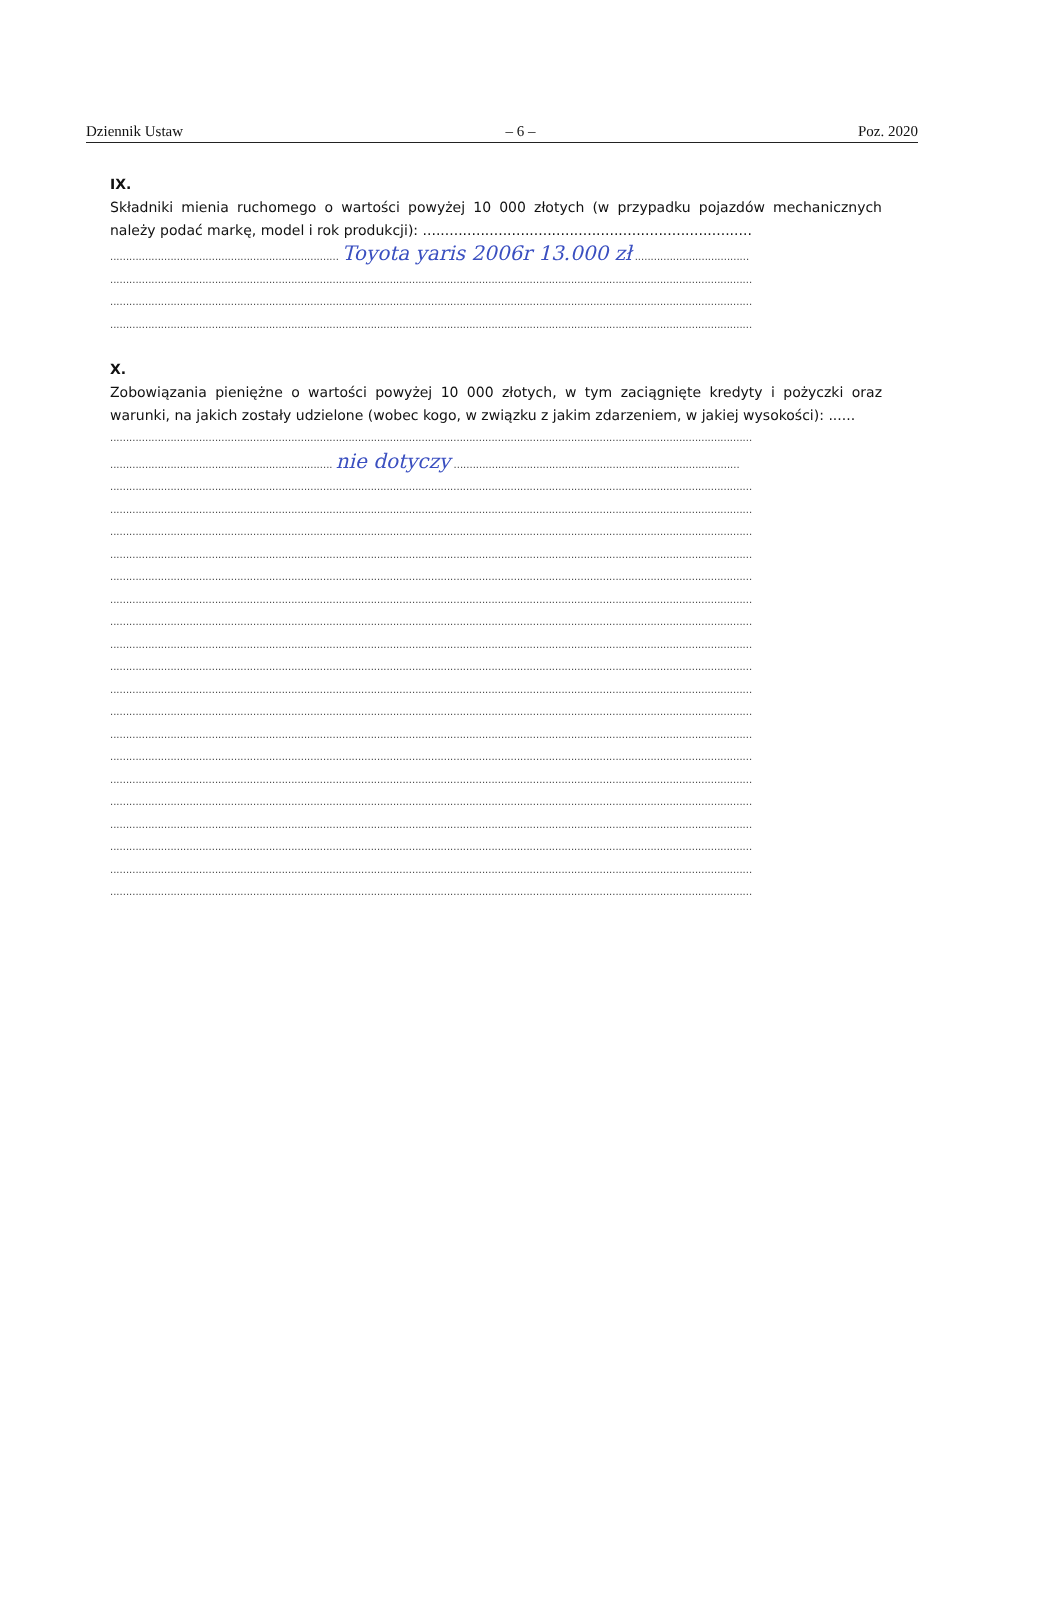Dziennik Ustaw – 6 – Poz. 2020
IX.
Składniki mienia ruchomego o wartości powyżej 10 000 złotych (w przypadku pojazdów mechanicznych należy podać markę, model i rok produkcji): ..........................................................................
........................................................................ Toyota yaris 2006r 13.000 zł ....................................
..........................................................................................................................................................................................................
..........................................................................................................................................................................................................
..........................................................................................................................................................................................................
X.
Zobowiązania pieniężne o wartości powyżej 10 000 złotych, w tym zaciągnięte kredyty i pożyczki oraz warunki, na jakich zostały udzielone (wobec kogo, w związku z jakim zdarzeniem, w jakiej wysokości): ......
..........................................................................................................................................................................................................
...................................................................... nie dotyczy ..........................................................................................
..........................................................................................................................................................................................................
..........................................................................................................................................................................................................
..........................................................................................................................................................................................................
..........................................................................................................................................................................................................
..........................................................................................................................................................................................................
..........................................................................................................................................................................................................
..........................................................................................................................................................................................................
..........................................................................................................................................................................................................
..........................................................................................................................................................................................................
..........................................................................................................................................................................................................
..........................................................................................................................................................................................................
..........................................................................................................................................................................................................
..........................................................................................................................................................................................................
..........................................................................................................................................................................................................
..........................................................................................................................................................................................................
..........................................................................................................................................................................................................
..........................................................................................................................................................................................................
..........................................................................................................................................................................................................
..........................................................................................................................................................................................................